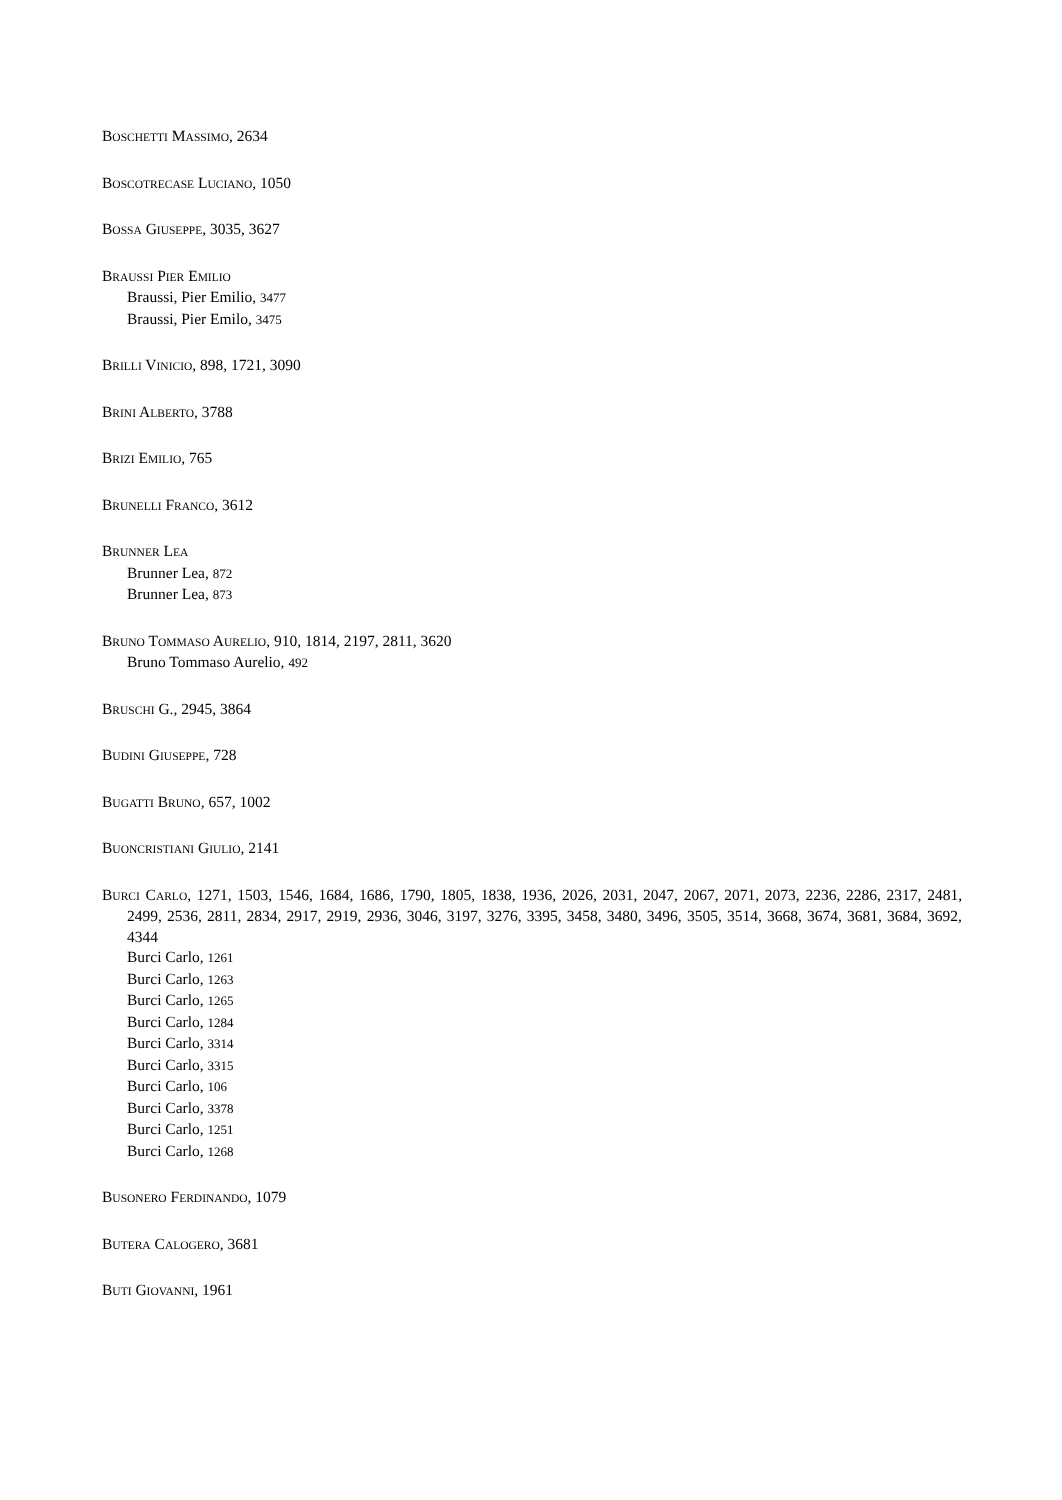BOSCHETTI MASSIMO, 2634
BOSCOTRECASE LUCIANO, 1050
BOSSA GIUSEPPE, 3035, 3627
BRAUSSI PIER EMILIO
Braussi, Pier Emilio, 3477
Braussi, Pier Emilo, 3475
BRILLI VINICIO, 898, 1721, 3090
BRINI ALBERTO, 3788
BRIZI EMILIO, 765
BRUNELLI FRANCO, 3612
BRUNNER LEA
Brunner Lea, 872
Brunner Lea, 873
BRUNO TOMMASO AURELIO, 910, 1814, 2197, 2811, 3620
Bruno Tommaso Aurelio, 492
BRUSCHI G., 2945, 3864
BUDINI GIUSEPPE, 728
BUGATTI BRUNO, 657, 1002
BUONCRISTIANI GIULIO, 2141
BURCI CARLO, 1271, 1503, 1546, 1684, 1686, 1790, 1805, 1838, 1936, 2026, 2031, 2047, 2067, 2071, 2073, 2236, 2286, 2317, 2481, 2499, 2536, 2811, 2834, 2917, 2919, 2936, 3046, 3197, 3276, 3395, 3458, 3480, 3496, 3505, 3514, 3668, 3674, 3681, 3684, 3692, 4344
Burci Carlo, 1261
Burci Carlo, 1263
Burci Carlo, 1265
Burci Carlo, 1284
Burci Carlo, 3314
Burci Carlo, 3315
Burci Carlo, 106
Burci Carlo, 3378
Burci Carlo, 1251
Burci Carlo, 1268
BUSONERO FERDINANDO, 1079
BUTERA CALOGERO, 3681
BUTI GIOVANNI, 1961